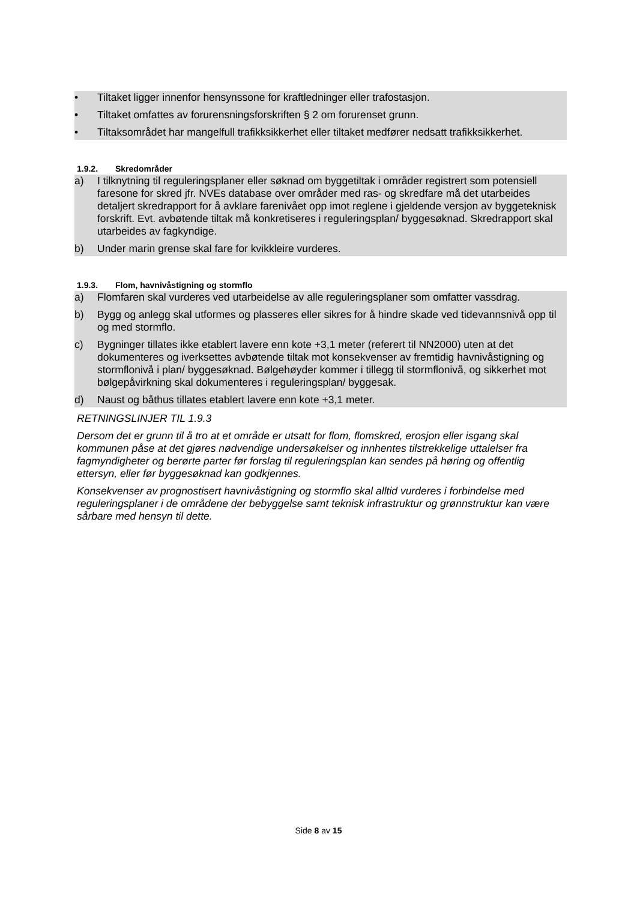• Tiltaket ligger innenfor hensynssone for kraftledninger eller trafostasjon.
• Tiltaket omfattes av forurensningsforskriften § 2 om forurenset grunn.
• Tiltaksområdet har mangelfull trafikksikkerhet eller tiltaket medfører nedsatt trafikksikkerhet.
1.9.2. Skredområder
a) I tilknytning til reguleringsplaner eller søknad om byggetiltak i områder registrert som potensiell faresone for skred jfr. NVEs database over områder med ras- og skredfare må det utarbeides detaljert skredrapport for å avklare farenivået opp imot reglene i gjeldende versjon av byggeteknisk forskrift. Evt. avbøtende tiltak må konkretiseres i reguleringsplan/ byggesøknad. Skredrapport skal utarbeides av fagkyndige.
b) Under marin grense skal fare for kvikkleire vurderes.
1.9.3. Flom, havnivåstigning og stormflo
a) Flomfaren skal vurderes ved utarbeidelse av alle reguleringsplaner som omfatter vassdrag.
b) Bygg og anlegg skal utformes og plasseres eller sikres for å hindre skade ved tidevannsnivå opp til og med stormflo.
c) Bygninger tillates ikke etablert lavere enn kote +3,1 meter (referert til NN2000) uten at det dokumenteres og iverksettes avbøtende tiltak mot konsekvenser av fremtidig havnivåstigning og stormflonivå i plan/ byggesøknad. Bølgehøyder kommer i tillegg til stormflonivå, og sikkerhet mot bølgepåvirkning skal dokumenteres i reguleringsplan/ byggesak.
d) Naust og båthus tillates etablert lavere enn kote +3,1 meter.
RETNINGSLINJER TIL 1.9.3
Dersom det er grunn til å tro at et område er utsatt for flom, flomskred, erosjon eller isgang skal kommunen påse at det gjøres nødvendige undersøkelser og innhentes tilstrekkelige uttalelser fra fagmyndigheter og berørte parter før forslag til reguleringsplan kan sendes på høring og offentlig ettersyn, eller før byggesøknad kan godkjennes.
Konsekvenser av prognostisert havnivåstigning og stormflo skal alltid vurderes i forbindelse med reguleringsplaner i de områdene der bebyggelse samt teknisk infrastruktur og grønnstruktur kan være sårbare med hensyn til dette.
Side 8 av 15